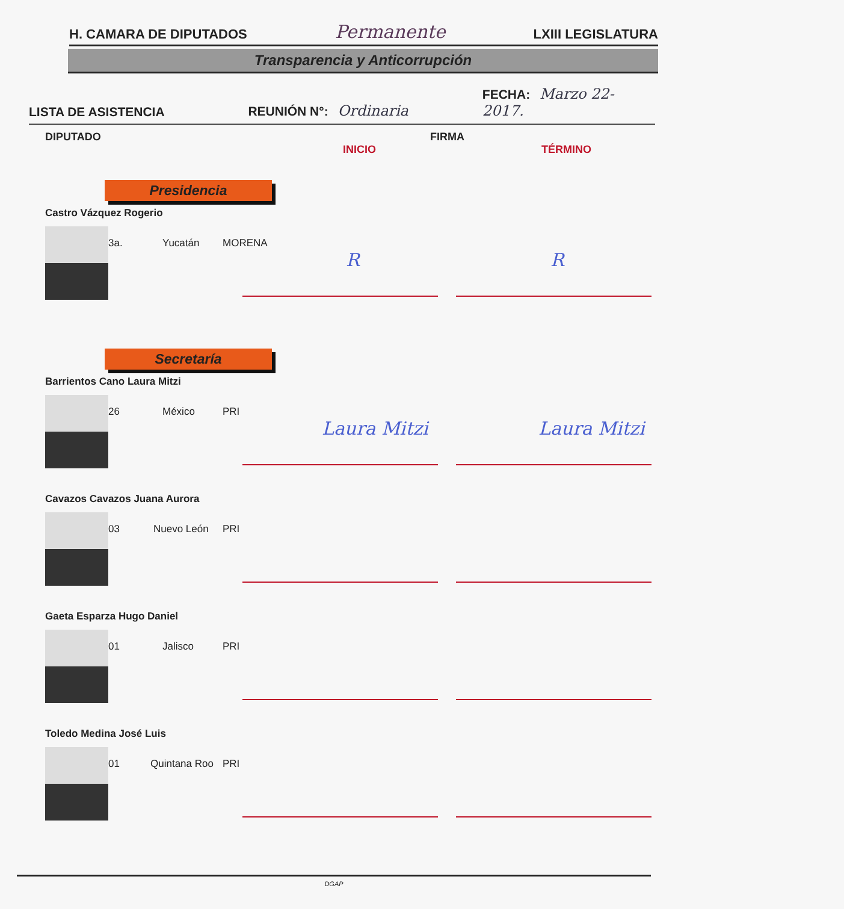H. CAMARA DE DIPUTADOS Permanente LXIII LEGISLATURA
Transparencia y Anticorrupción
LISTA DE ASISTENCIA REUNIÓN N°: Ordinaria FECHA: Marzo 22-2017.
DIPUTADO FIRMA
INICIO TÉRMINO
Presidencia
Castro Vázquez Rogerio
3a. Yucatán MORENA
R R
Secretaría
Barrientos Cano Laura Mitzi
26 México PRI
Laura Mitzi Laura Mitzi
Cavazos Cavazos Juana Aurora
03 Nuevo León PRI
Gaeta Esparza Hugo Daniel
01 Jalisco PRI
Toledo Medina José Luis
01 Quintana Roo PRI
DGAP